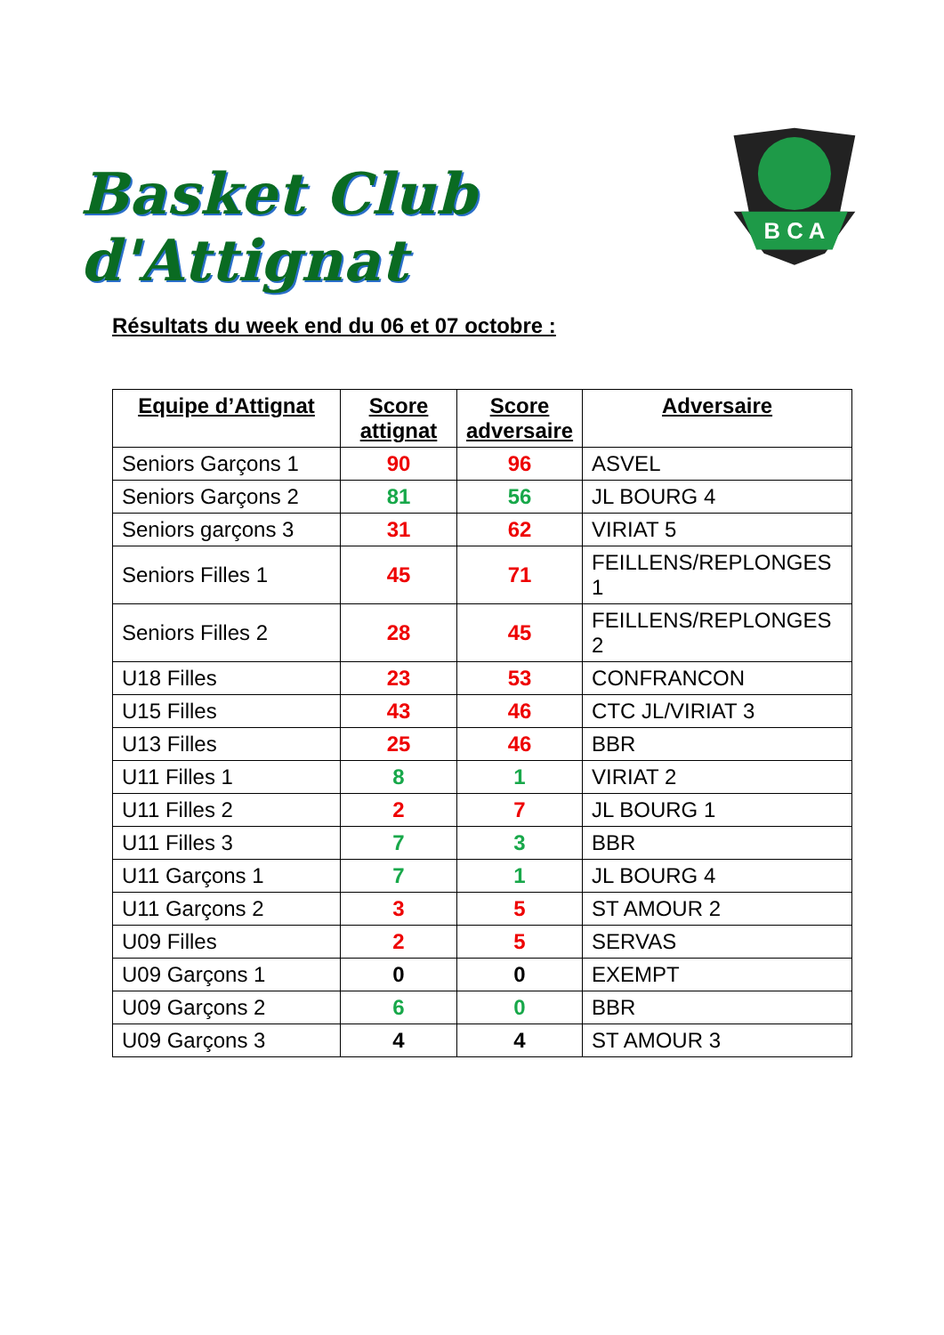Basket Club d'Attignat
B C A
Résultats du week end du 06 et 07 octobre :
| Equipe d’Attignat | Score attignat | Score adversaire | Adversaire |
| --- | --- | --- | --- |
| Seniors Garçons 1 | 90 | 96 | ASVEL |
| Seniors Garçons 2 | 81 | 56 | JL BOURG 4 |
| Seniors garçons 3 | 31 | 62 | VIRIAT 5 |
| Seniors Filles 1 | 45 | 71 | FEILLENS/REPLONGES 1 |
| Seniors Filles 2 | 28 | 45 | FEILLENS/REPLONGES 2 |
| U18 Filles | 23 | 53 | CONFRANCON |
| U15 Filles | 43 | 46 | CTC JL/VIRIAT 3 |
| U13 Filles | 25 | 46 | BBR |
| U11 Filles 1 | 8 | 1 | VIRIAT 2 |
| U11 Filles 2 | 2 | 7 | JL BOURG 1 |
| U11 Filles 3 | 7 | 3 | BBR |
| U11 Garçons 1 | 7 | 1 | JL BOURG 4 |
| U11 Garçons 2 | 3 | 5 | ST AMOUR 2 |
| U09 Filles | 2 | 5 | SERVAS |
| U09 Garçons 1 | 0 | 0 | EXEMPT |
| U09 Garçons 2 | 6 | 0 | BBR |
| U09 Garçons 3 | 4 | 4 | ST AMOUR 3 |